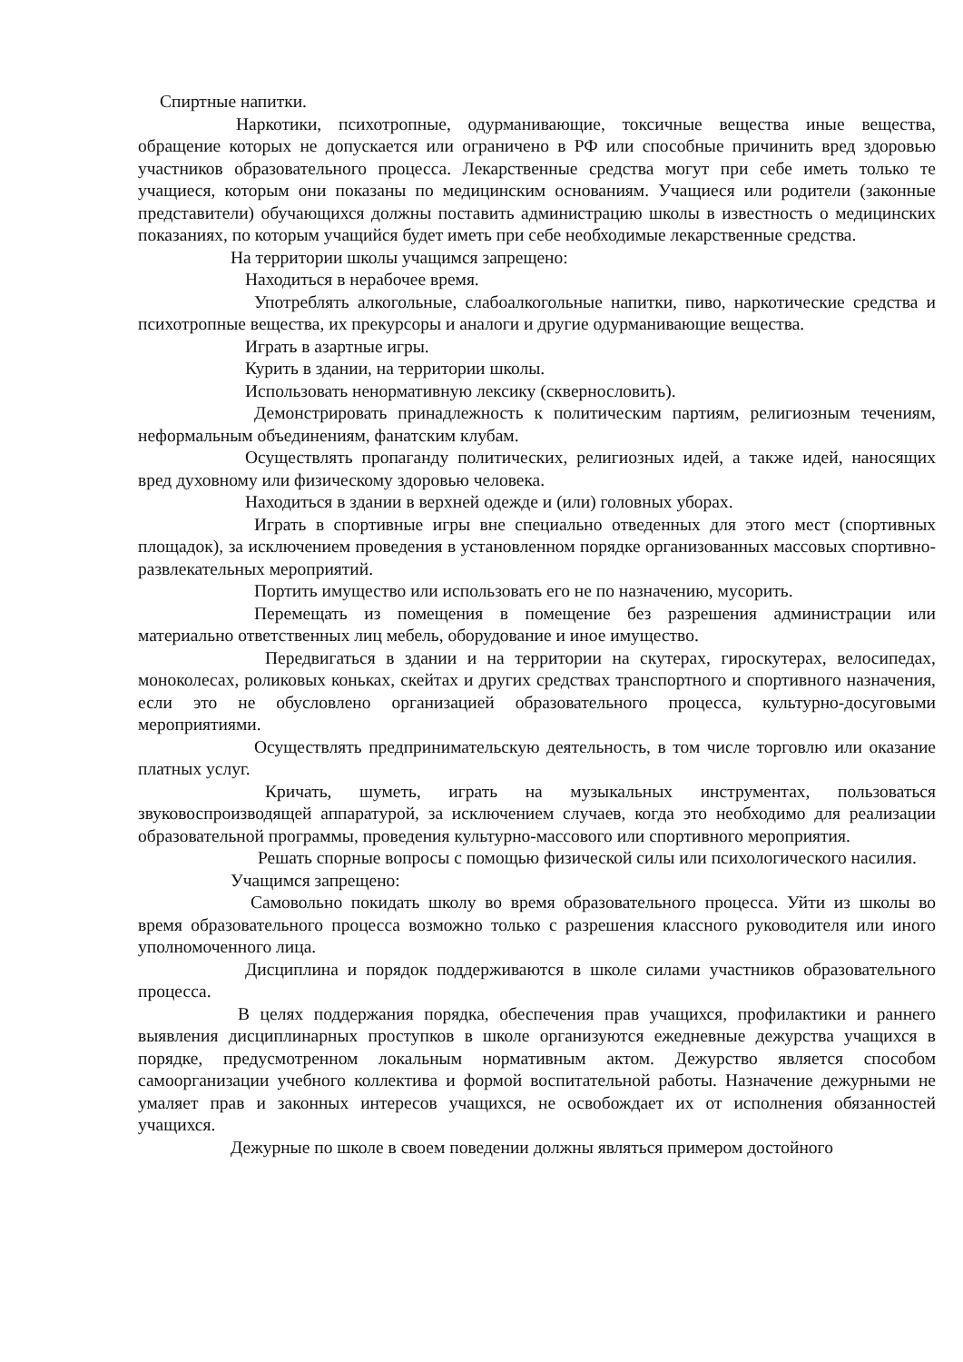Спиртные напитки.
Наркотики, психотропные, одурманивающие, токсичные вещества иные вещества, обращение которых не допускается или ограничено в РФ или способные причинить вред здоровью участников образовательного процесса. Лекарственные средства могут при себе иметь только те учащиеся, которым они показаны по медицинским основаниям. Учащиеся или родители (законные представители) обучающихся должны поставить администрацию школы в известность о медицинских показаниях, по которым учащийся будет иметь при себе необходимые лекарственные средства.
На территории школы учащимся запрещено:
Находиться в нерабочее время.
Употреблять алкогольные, слабоалкогольные напитки, пиво, наркотические средства и психотропные вещества, их прекурсоры и аналоги и другие одурманивающие вещества.
Играть в азартные игры.
Курить в здании, на территории школы.
Использовать ненормативную лексику (сквернословить).
Демонстрировать принадлежность к политическим партиям, религиозным течениям, неформальным объединениям, фанатским клубам.
Осуществлять пропаганду политических, религиозных идей, а также идей, наносящих вред духовному или физическому здоровью человека.
Находиться в здании в верхней одежде и (или) головных уборах.
Играть в спортивные игры вне специально отведенных для этого мест (спортивных площадок), за исключением проведения в установленном порядке организованных массовых спортивно-развлекательных мероприятий.
Портить имущество или использовать его не по назначению, мусорить.
Перемещать из помещения в помещение без разрешения администрации или материально ответственных лиц мебель, оборудование и иное имущество.
Передвигаться в здании и на территории на скутерах, гироскутерах, велосипедах, моноколесах, роликовых коньках, скейтах и других средствах транспортного и спортивного назначения, если это не обусловлено организацией образовательного процесса, культурно-досуговыми мероприятиями.
Осуществлять предпринимательскую деятельность, в том числе торговлю или оказание платных услуг.
Кричать, шуметь, играть на музыкальных инструментах, пользоваться звуковоспроизводящей аппаратурой, за исключением случаев, когда это необходимо для реализации образовательной программы, проведения культурно-массового или спортивного мероприятия.
Решать спорные вопросы с помощью физической силы или психологического насилия.
Учащимся запрещено:
Самовольно покидать школу во время образовательного процесса. Уйти из школы во время образовательного процесса возможно только с разрешения классного руководителя или иного уполномоченного лица.
Дисциплина и порядок поддерживаются в школе силами участников образовательного процесса.
В целях поддержания порядка, обеспечения прав учащихся, профилактики и раннего выявления дисциплинарных проступков в школе организуются ежедневные дежурства учащихся в порядке, предусмотренном локальным нормативным актом. Дежурство является способом самоорганизации учебного коллектива и формой воспитательной работы. Назначение дежурными не умаляет прав и законных интересов учащихся, не освобождает их от исполнения обязанностей учащихся.
Дежурные по школе в своем поведении должны являться примером достойного